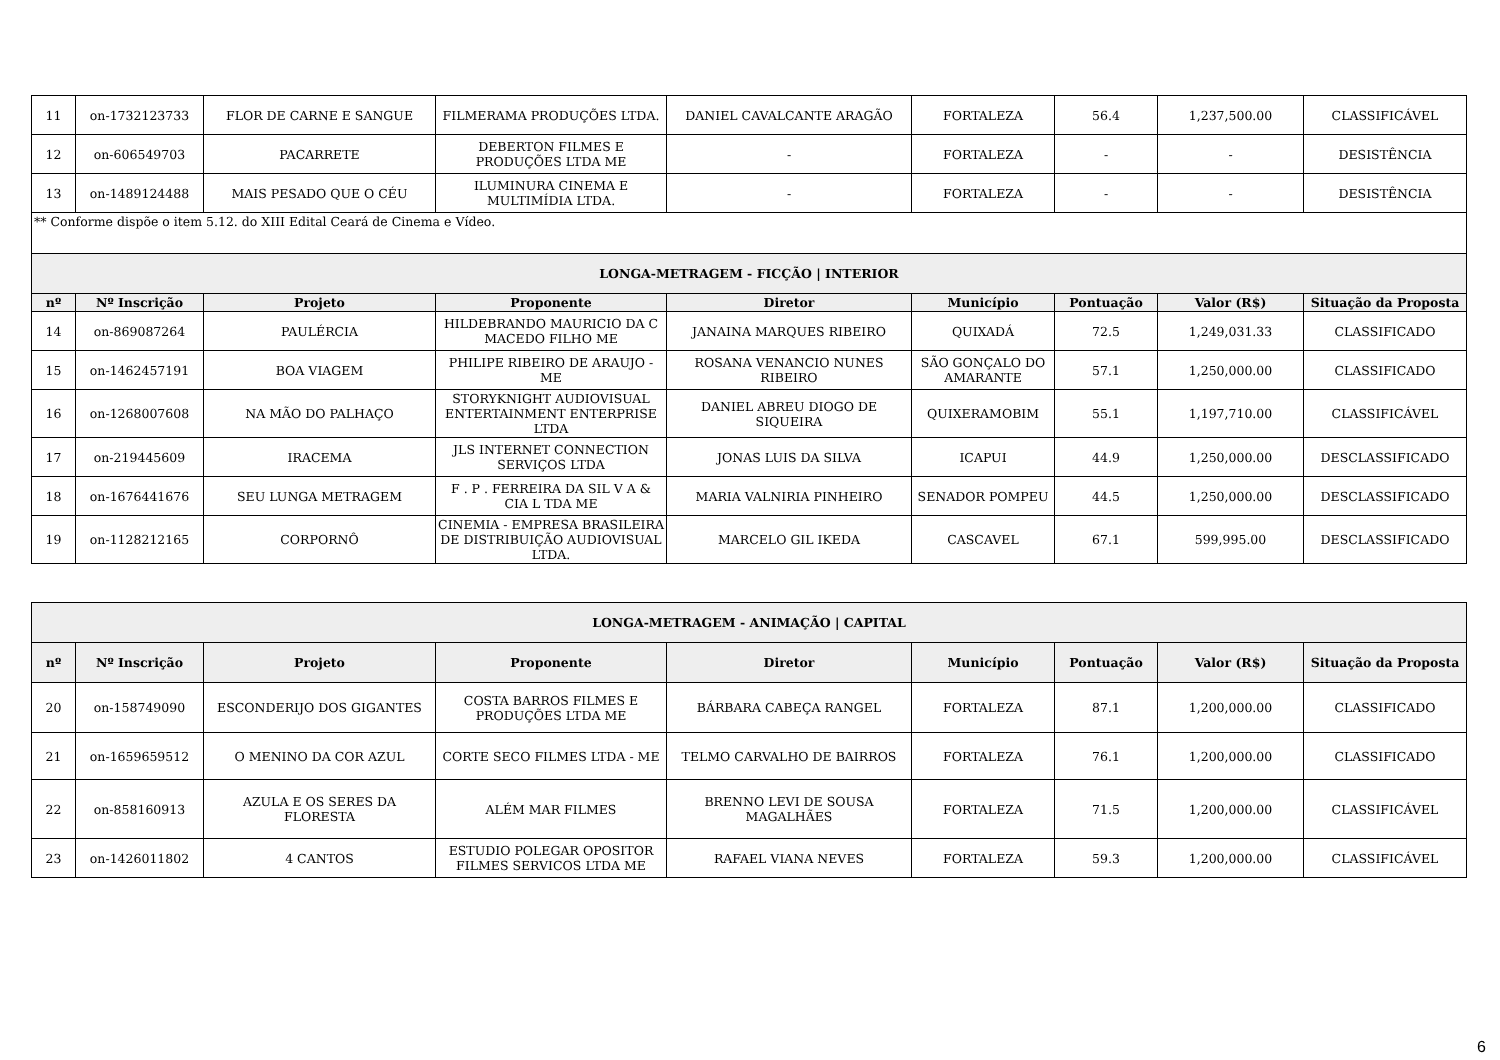| 11 | on-1732123733 | FLOR DE CARNE E SANGUE | FILMERAMA PRODUÇÕES LTDA. | DANIEL CAVALCANTE ARAGÃO | FORTALEZA | 56.4 | 1,237,500.00 | CLASSIFICÁVEL |
| 12 | on-606549703 | PACARRETE | DEBERTON FILMES E PRODUÇÕES LTDA ME | - | FORTALEZA | - | - | DESISTÊNCIA |
| 13 | on-1489124488 | MAIS PESADO QUE O CÉU | ILUMINURA CINEMA E MULTIMÍDIA LTDA. | - | FORTALEZA | - | - | DESISTÊNCIA |
| ** Conforme dispõe o item 5.12. do XIII Edital Ceará de Cinema e Vídeo. | | | | | | | | |
| LONGA-METRAGEM - FICÇÃO / INTERIOR | | | | | | | | |
| nº | Nº Inscrição | Projeto | Proponente | Diretor | Município | Pontuação | Valor (R$) | Situação da Proposta |
| 14 | on-869087264 | PAULÉRCIA | HILDEBRANDO MAURICIO DA C MACEDO FILHO ME | JANAINA MARQUES RIBEIRO | QUIXADÁ | 72.5 | 1,249,031.33 | CLASSIFICADO |
| 15 | on-1462457191 | BOA VIAGEM | PHILIPE RIBEIRO DE ARAUJO - ME | ROSANA VENANCIO NUNES RIBEIRO | SÃO GONÇALO DO AMARANTE | 57.1 | 1,250,000.00 | CLASSIFICADO |
| 16 | on-1268007608 | NA MÃO DO PALHAÇO | STORYKNIGHT AUDIOVISUAL ENTERTAINMENT ENTERPRISE LTDA | DANIEL ABREU DIOGO DE SIQUEIRA | QUIXERAMOBIM | 55.1 | 1,197,710.00 | CLASSIFICÁVEL |
| 17 | on-219445609 | IRACEMA | JLS INTERNET CONNECTION SERVIÇOS LTDA | JONAS LUIS DA SILVA | ICAPUI | 44.9 | 1,250,000.00 | DESCLASSIFICADO |
| 18 | on-1676441676 | SEU LUNGA METRAGEM | F . P . FERREIRA DA SIL V A & CIA L TDA ME | MARIA VALNIRIA PINHEIRO | SENADOR POMPEU | 44.5 | 1,250,000.00 | DESCLASSIFICADO |
| 19 | on-1128212165 | CORPORNÔ | CINEMIA - EMPRESA BRASILEIRA DE DISTRIBUIÇÃO AUDIOVISUAL LTDA. | MARCELO GIL IKEDA | CASCAVEL | 67.1 | 599,995.00 | DESCLASSIFICADO |
| LONGA-METRAGEM - ANIMAÇÃO / CAPITAL | | | | | | | | |
| --- | --- | --- | --- | --- | --- | --- | --- | --- |
| nº | Nº Inscrição | Projeto | Proponente | Diretor | Município | Pontuação | Valor (R$) | Situação da Proposta |
| 20 | on-158749090 | ESCONDERIJO DOS GIGANTES | COSTA BARROS FILMES E PRODUÇÕES LTDA ME | BÁRBARA CABEÇA RANGEL | FORTALEZA | 87.1 | 1,200,000.00 | CLASSIFICADO |
| 21 | on-1659659512 | O MENINO DA COR AZUL | CORTE SECO FILMES LTDA - ME | TELMO CARVALHO DE BAIRROS | FORTALEZA | 76.1 | 1,200,000.00 | CLASSIFICADO |
| 22 | on-858160913 | AZULA E OS SERES DA FLORESTA | ALÉM MAR FILMES | BRENNO LEVI DE SOUSA MAGALHÃES | FORTALEZA | 71.5 | 1,200,000.00 | CLASSIFICÁVEL |
| 23 | on-1426011802 | 4 CANTOS | ESTUDIO POLEGAR OPOSITOR FILMES SERVICOS LTDA ME | RAFAEL VIANA NEVES | FORTALEZA | 59.3 | 1,200,000.00 | CLASSIFICÁVEL |
6